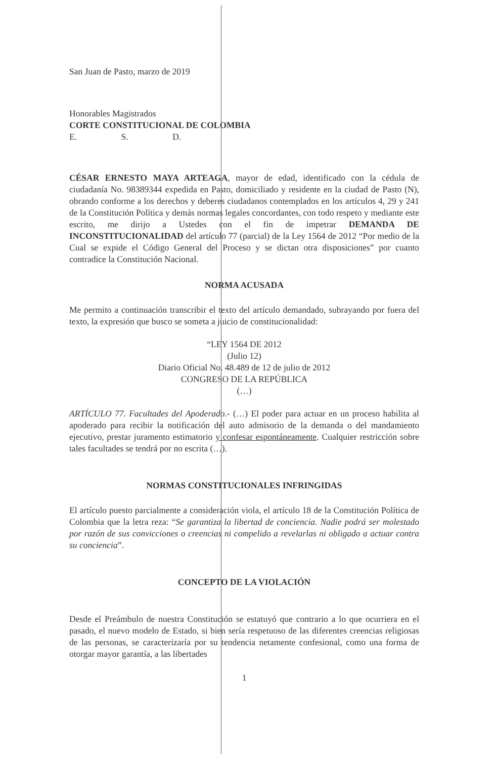San Juan de Pasto, marzo de 2019
Honorables Magistrados
CORTE CONSTITUCIONAL DE COLOMBIA
E. S. D.
CÉSAR ERNESTO MAYA ARTEAGA, mayor de edad, identificado con la cédula de ciudadanía No. 98389344 expedida en Pasto, domiciliado y residente en la ciudad de Pasto (N), obrando conforme a los derechos y deberes ciudadanos contemplados en los artículos 4, 29 y 241 de la Constitución Política y demás normas legales concordantes, con todo respeto y mediante este escrito, me dirijo a Ustedes con el fin de impetrar DEMANDA DE INCONSTITUCIONALIDAD del artículo 77 (parcial) de la Ley 1564 de 2012 “Por medio de la Cual se expide el Código General del Proceso y se dictan otra disposiciones” por cuanto contradice la Constitución Nacional.
NORMA ACUSADA
Me permito a continuación transcribir el texto del artículo demandado, subrayando por fuera del texto, la expresión que busco se someta a juicio de constitucionalidad:
“LEY 1564 DE 2012
(Julio 12)
Diario Oficial No. 48.489 de 12 de julio de 2012
CONGRESO DE LA REPÚBLICA
(…)
ARTÍCULO 77. Facultades del Apoderado.- (…) El poder para actuar en un proceso habilita al apoderado para recibir la notificación del auto admisorio de la demanda o del mandamiento ejecutivo, prestar juramento estimatorio y confesar espontáneamente. Cualquier restricción sobre tales facultades se tendrá por no escrita (…).
NORMAS CONSTITUCIONALES INFRINGIDAS
El artículo puesto parcialmente a consideración viola, el artículo 18 de la Constitución Política de Colombia que la letra reza: “Se garantiza la libertad de conciencia. Nadie podrá ser molestado por razón de sus convicciones o creencias ni compelido a revelarlas ni obligado a actuar contra su conciencia”.
CONCEPTO DE LA VIOLACIÓN
Desde el Preámbulo de nuestra Constitución se estatuyó que contrario a lo que ocurriera en el pasado, el nuevo modelo de Estado, si bien sería respetuoso de las diferentes creencias religiosas de las personas, se caracterizaría por su tendencia netamente confesional, como una forma de otorgar mayor garantía, a las libertades
1